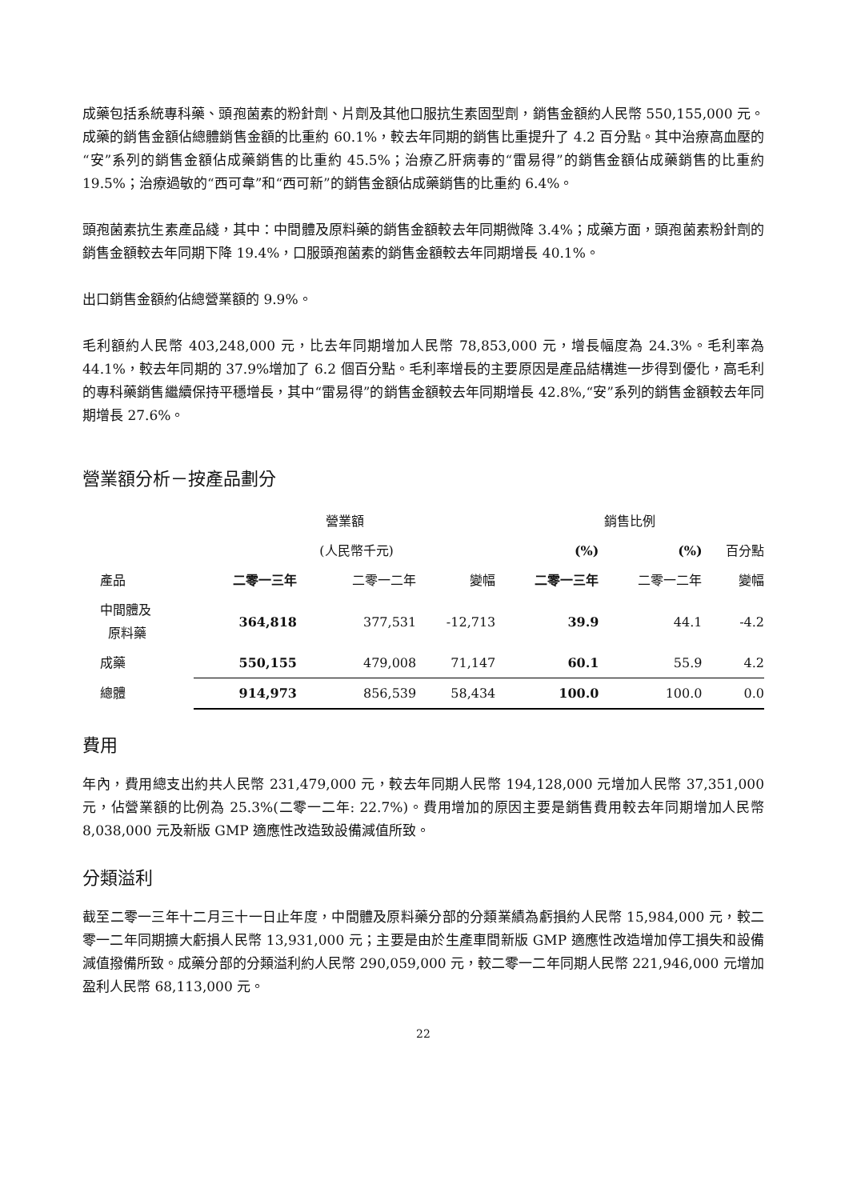成藥包括系統專科藥、頭孢菌素的粉針劑、片劑及其他口服抗生素固型劑，銷售金額約人民幣 550,155,000 元。成藥的銷售金額佔總體銷售金額的比重約 60.1%，較去年同期的銷售比重提升了 4.2 百分點。其中治療高血壓的“安”系列的銷售金額佔成藥銷售的比重約 45.5%；治療乙肝病毒的“雷易得”的銷售金額佔成藥銷售的比重約 19.5%；治療過敏的“西可韋”和“西可新”的銷售金額佔成藥銷售的比重約 6.4%。
頭孢菌素抗生素產品綫，其中：中間體及原料藥的銷售金額較去年同期微降 3.4%；成藥方面，頭孢菌素粉針劑的銷售金額較去年同期下降 19.4%，口服頭孢菌素的銷售金額較去年同期增長 40.1%。
出口銷售金額約佔總營業額的 9.9%。
毛利額約人民幣 403,248,000 元，比去年同期增加人民幣 78,853,000 元，增長幅度為 24.3%。毛利率為 44.1%，較去年同期的 37.9%增加了 6.2 個百分點。毛利率增長的主要原因是產品結構進一步得到優化，高毛利的專科藥銷售繼續保持平穩增長，其中“雷易得”的銷售金額較去年同期增長 42.8%,“安”系列的銷售金額較去年同期增長 27.6%。
營業額分析－按產品劃分
| | 營業額 | | | 銷售比例 | | |
| --- | --- | --- | --- | --- | --- | --- |
| | | (人民幣千元) | | (%) | (%) | 百分點 |
| 產品 | 二零一三年 | 二零一二年 | 變幅 | 二零一三年 | 二零一二年 | 變幅 |
| 中間體及 原料藥 | 364,818 | 377,531 | -12,713 | 39.9 | 44.1 | -4.2 |
| 成藥 | 550,155 | 479,008 | 71,147 | 60.1 | 55.9 | 4.2 |
| 總體 | 914,973 | 856,539 | 58,434 | 100.0 | 100.0 | 0.0 |
費用
年內，費用總支出約共人民幣 231,479,000 元，較去年同期人民幣 194,128,000 元增加人民幣 37,351,000 元，佔營業額的比例為 25.3%(二零一二年: 22.7%)。費用增加的原因主要是銷售費用較去年同期增加人民幣 8,038,000 元及新版 GMP 適應性改造致設備減值所致。
分類溢利
截至二零一三年十二月三十一日止年度，中間體及原料藥分部的分類業績為虧損約人民幣 15,984,000 元，較二零一二年同期擴大虧損人民幣 13,931,000 元；主要是由於生產車間新版 GMP 適應性改造增加停工損失和設備減值撥備所致。成藥分部的分類溢利約人民幣 290,059,000 元，較二零一二年同期人民幣 221,946,000 元增加盈利人民幣 68,113,000 元。
22